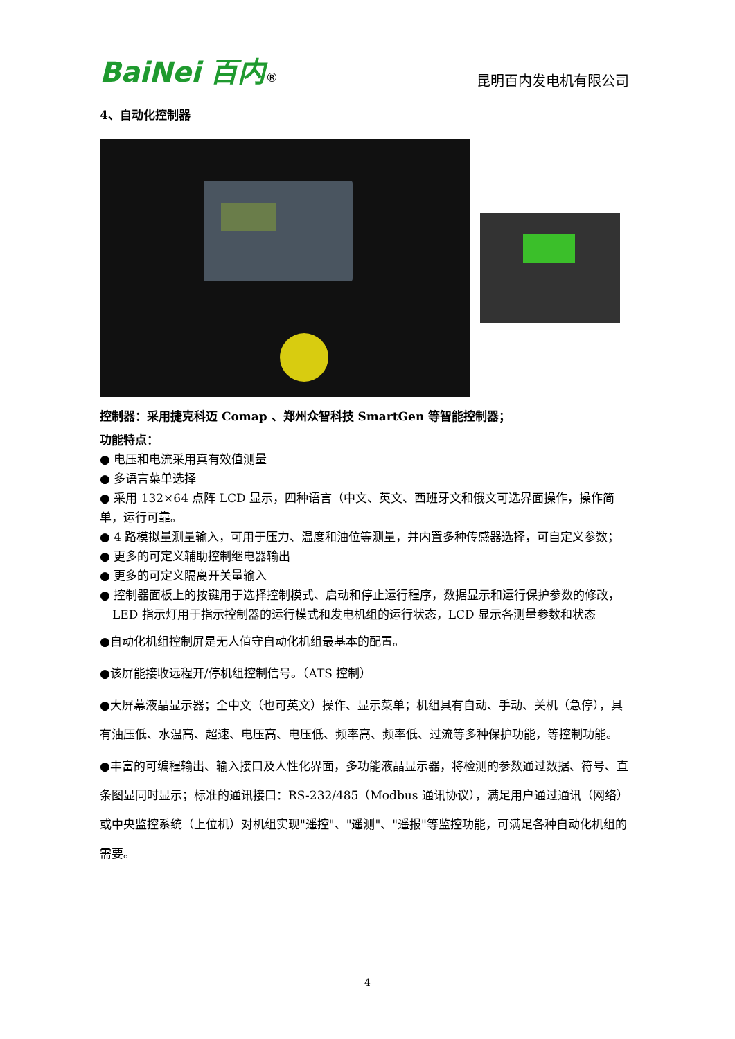BaiNei 百内® 昆明百内发电机有限公司
4、自动化控制器
控制器：采用捷克科迈 Comap 、郑州众智科技 SmartGen 等智能控制器；
功能特点：
● 电压和电流采用真有效值测量
● 多语言菜单选择
● 采用 132×64 点阵 LCD 显示，四种语言（中文、英文、西班牙文和俄文可选界面操作，操作简单，运行可靠。
● 4 路模拟量测量输入，可用于压力、温度和油位等测量，并内置多种传感器选择，可自定义参数；
● 更多的可定义辅助控制继电器输出
● 更多的可定义隔离开关量输入
● 控制器面板上的按键用于选择控制模式、启动和停止运行程序，数据显示和运行保护参数的修改，LED 指示灯用于指示控制器的运行模式和发电机组的运行状态，LCD 显示各测量参数和状态
●自动化机组控制屏是无人值守自动化机组最基本的配置。
●该屏能接收远程开/停机组控制信号。（ATS 控制）
●大屏幕液晶显示器；全中文（也可英文）操作、显示菜单；机组具有自动、手动、关机（急停），具有油压低、水温高、超速、电压高、电压低、频率高、频率低、过流等多种保护功能，等控制功能。
●丰富的可编程输出、输入接口及人性化界面，多功能液晶显示器，将检测的参数通过数据、符号、直条图显同时显示；标准的通讯接口：RS-232/485（Modbus 通讯协议），满足用户通过通讯（网络）或中央监控系统（上位机）对机组实现"遥控"、"遥测"、"遥报"等监控功能，可满足各种自动化机组的需要。
4